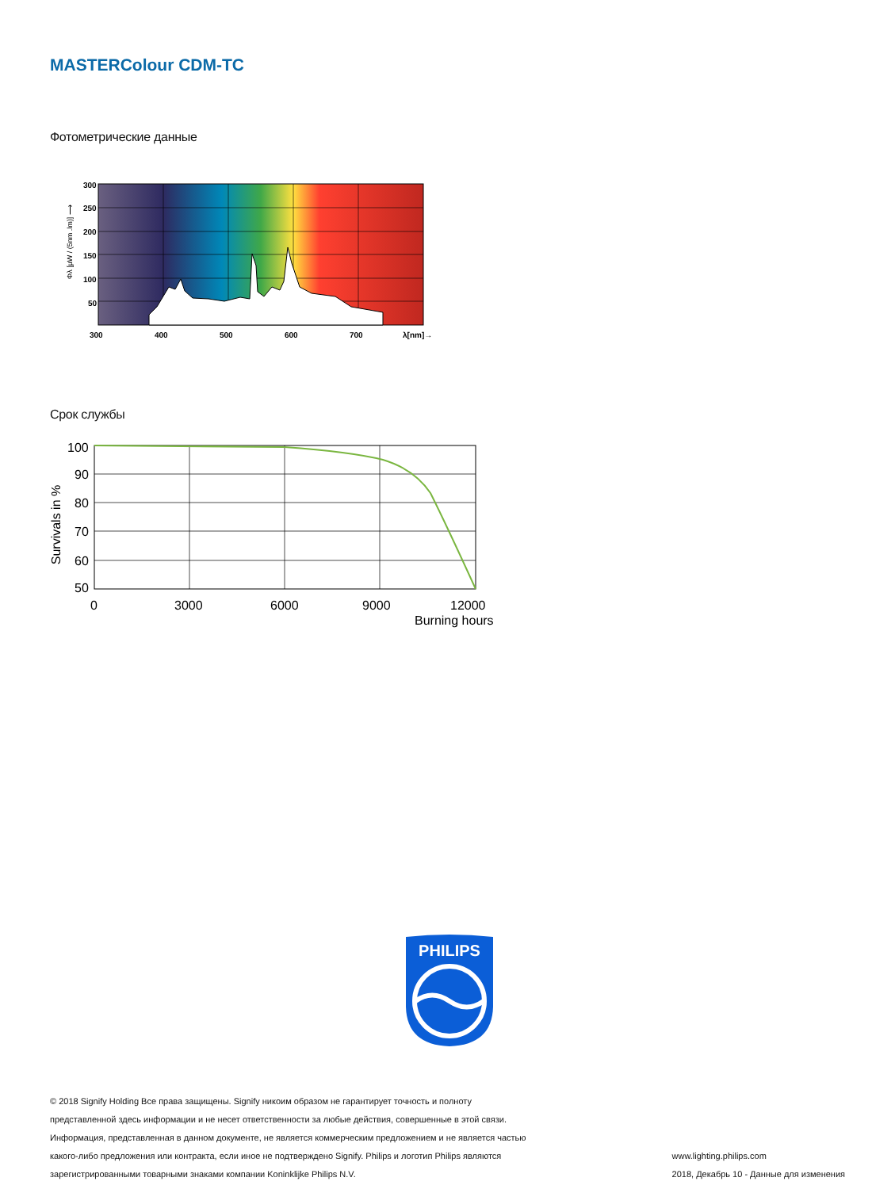MASTERColour CDM-TC
Фотометрические данные
300
250
200
150
100
50
300
400
500
600
700
λ[nm]→
Φλ [µW / (5nm .lm)] ⟶
Срок службы
100
90
80
70
60
50
0
3000
6000
9000
12000
Burning hours
Survivals in %
PHILIPS
© 2018 Signify Holding Все права защищены. Signify никоим образом не гарантирует точность и полноту
представленной здесь информации и не несет ответственности за любые действия, совершенные в этой связи.
Информация, представленная в данном документе, не является коммерческим предложением и не является частью
какого-либо предложения или контракта, если иное не подтверждено Signify. Philips и логотип Philips являются
зарегистрированными товарными знаками компании Koninklijke Philips N.V.
www.lighting.philips.com
2018, Декабрь 10 - Данные для изменения